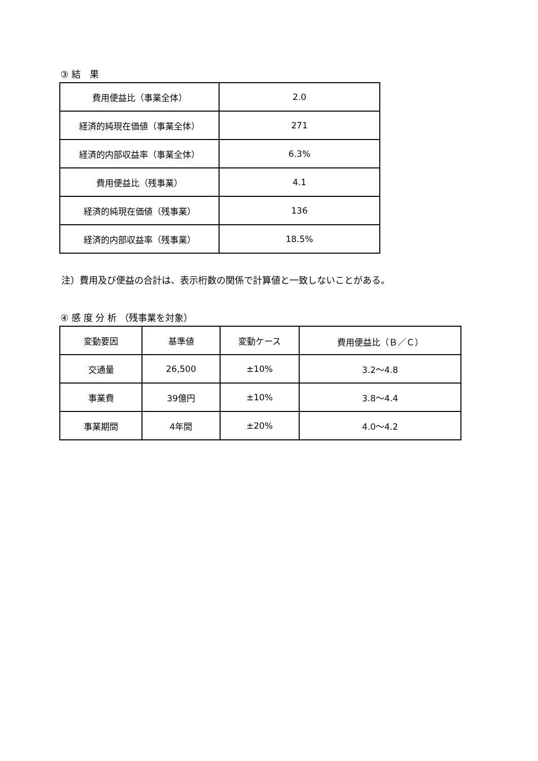③ 結　果
| 費用便益比（事業全体） | 2.0 |
| 経済的純現在価値（事業全体） | 271 |
| 経済的内部収益率（事業全体） | 6.3% |
| 費用便益比（残事業） | 4.1 |
| 経済的純現在価値（残事業） | 136 |
| 経済的内部収益率（残事業） | 18.5% |
注）費用及び便益の合計は、表示桁数の関係で計算値と一致しないことがある。
④ 感 度 分 析 （残事業を対象）
| 変動要因 | 基準値 | 変動ケース | 費用便益比（Ｂ／Ｃ） |
| --- | --- | --- | --- |
| 交通量 | 26,500 | ±10% | 3.2～4.8 |
| 事業費 | 39億円 | ±10% | 3.8～4.4 |
| 事業期間 | 4年間 | ±20% | 4.0～4.2 |